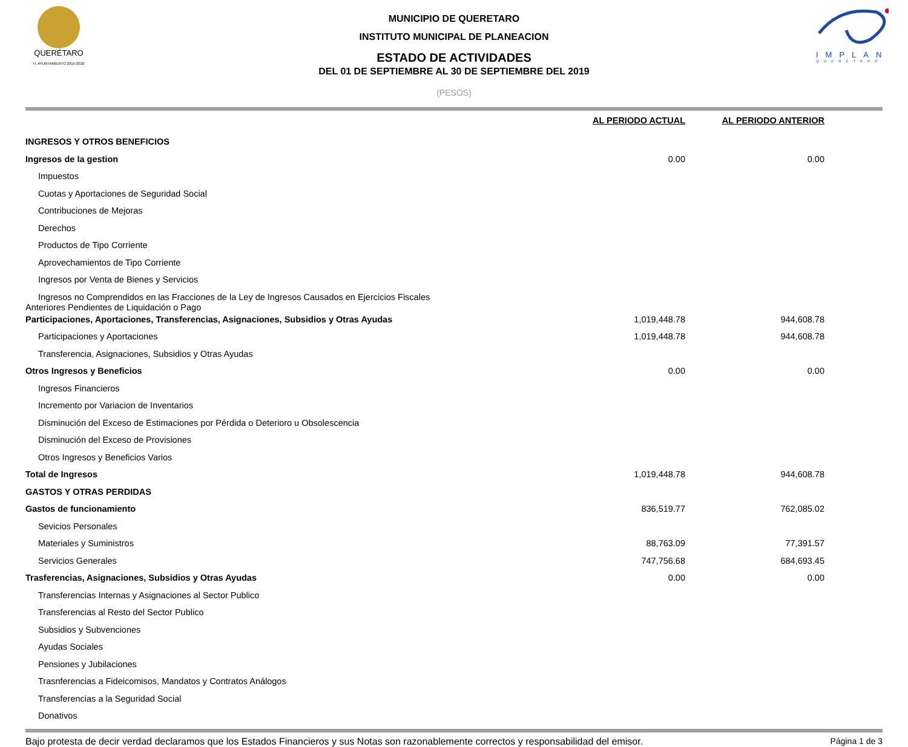QUERÉTARO
H. AYUNTAMIENTO 2015-2018
MUNICIPIO DE QUERETARO
INSTITUTO MUNICIPAL DE PLANEACION
ESTADO DE ACTIVIDADES
DEL 01 DE SEPTIEMBRE AL 30 DE SEPTIEMBRE DEL 2019
(PESOS)
IMPLAN
QUERÉTARO
| | AL PERIODO ACTUAL | AL PERIODO ANTERIOR |
| --- | --- | --- |
| INGRESOS Y OTROS BENEFICIOS | | |
| Ingresos de la gestion | 0.00 | 0.00 |
| Impuestos | | |
| Cuotas y Aportaciones de Seguridad Social | | |
| Contribuciones de Mejoras | | |
| Derechos | | |
| Productos de Tipo Corriente | | |
| Aprovechamientos de Tipo Corriente | | |
| Ingresos por Venta de Bienes y Servicios | | |
| Ingresos no Comprendidos en las Fracciones de la Ley de Ingresos Causados en Ejercicios Fiscales Anteriores Pendientes de Liquidación o Pago | | |
| Participaciones, Aportaciones, Transferencias, Asignaciones, Subsidios y Otras Ayudas | 1,019,448.78 | 944,608.78 |
| Participaciones y Aportaciones | 1,019,448.78 | 944,608.78 |
| Transferencia, Asignaciones, Subsidios y Otras Ayudas | | |
| Otros Ingresos y Beneficios | 0.00 | 0.00 |
| Ingresos Financieros | | |
| Incremento por Variacion de Inventarios | | |
| Disminución del Exceso de Estimaciones por Pérdida o Deterioro u Obsolescencia | | |
| Disminución del Exceso de Provisiones | | |
| Otros Ingresos y Beneficios Varios | | |
| Total de Ingresos | 1,019,448.78 | 944,608.78 |
| GASTOS Y OTRAS PERDIDAS | | |
| Gastos de funcionamiento | 836,519.77 | 762,085.02 |
| Sevicios Personales | | |
| Materiales y Suministros | 88,763.09 | 77,391.57 |
| Servicios Generales | 747,756.68 | 684,693.45 |
| Trasferencias, Asignaciones, Subsidios y Otras Ayudas | 0.00 | 0.00 |
| Transferencias Internas y Asignaciones al Sector Publico | | |
| Transferencias al Resto del Sector Publico | | |
| Subsidios y Subvenciones | | |
| Ayudas Sociales | | |
| Pensiones y Jubilaciones | | |
| Trasnferencias a Fideicomisos, Mandatos y Contratos Análogos | | |
| Transferencias a la Seguridad Social | | |
| Donativos | | |
Bajo protesta de decir verdad declaramos que los Estados Financieros y sus Notas son razonablemente correctos y responsabilidad del emisor. Página 1 de 3